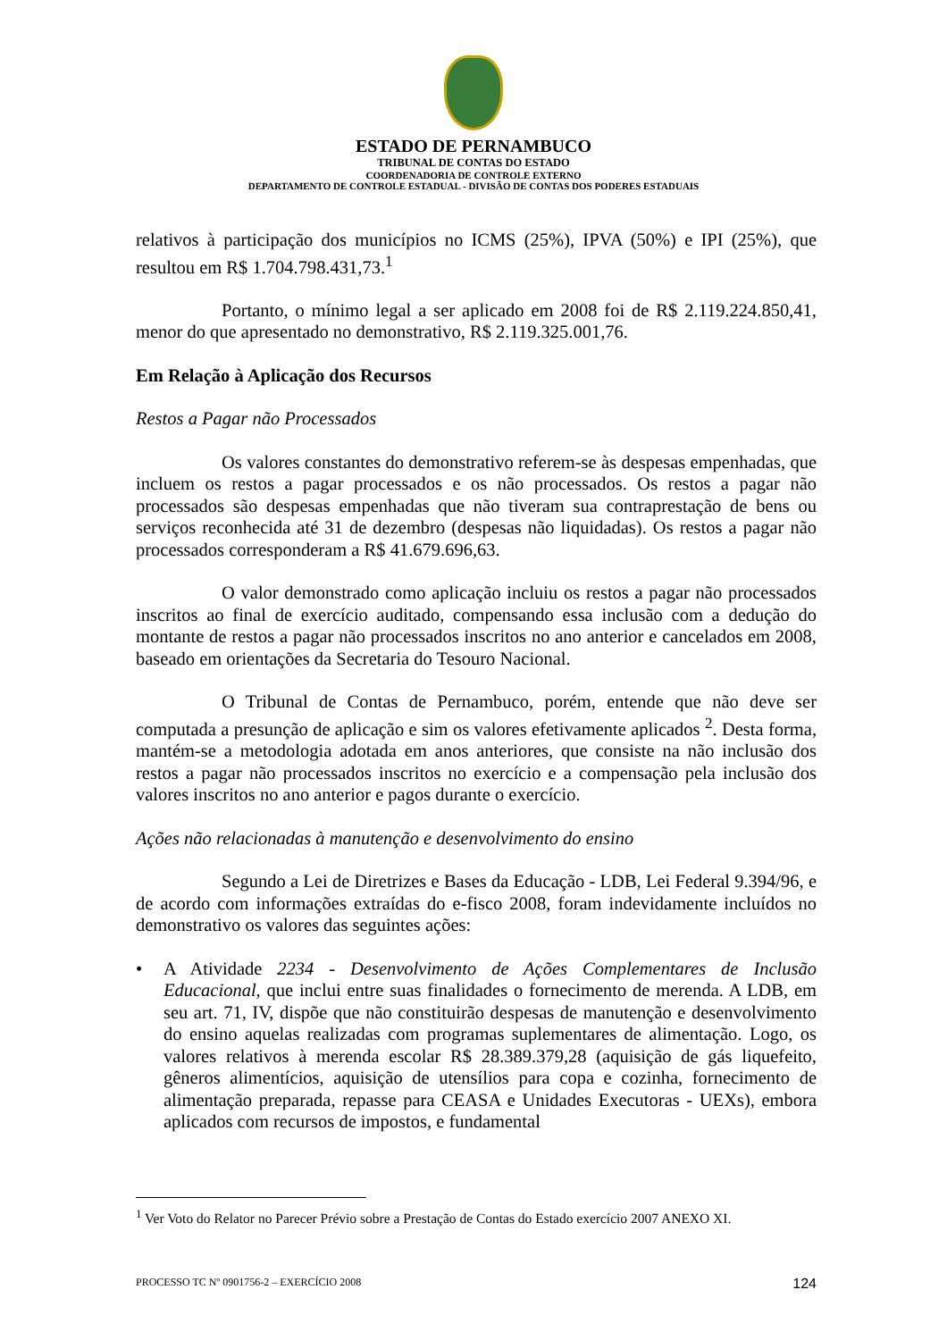ESTADO DE PERNAMBUCO
TRIBUNAL DE CONTAS DO ESTADO
COORDENADORIA DE CONTROLE EXTERNO
DEPARTAMENTO DE CONTROLE ESTADUAL - DIVISÃO DE CONTAS DOS PODERES ESTADUAIS
relativos à participação dos municípios no ICMS (25%), IPVA (50%) e IPI (25%), que resultou em R$ 1.704.798.431,73.<sup>1</sup>
Portanto, o mínimo legal a ser aplicado em 2008 foi de R$ 2.119.224.850,41, menor do que apresentado no demonstrativo, R$ 2.119.325.001,76.
Em Relação à Aplicação dos Recursos
Restos a Pagar não Processados
Os valores constantes do demonstrativo referem-se às despesas empenhadas, que incluem os restos a pagar processados e os não processados. Os restos a pagar não processados são despesas empenhadas que não tiveram sua contraprestação de bens ou serviços reconhecida até 31 de dezembro (despesas não liquidadas). Os restos a pagar não processados corresponderam a R$ 41.679.696,63.
O valor demonstrado como aplicação incluiu os restos a pagar não processados inscritos ao final de exercício auditado, compensando essa inclusão com a dedução do montante de restos a pagar não processados inscritos no ano anterior e cancelados em 2008, baseado em orientações da Secretaria do Tesouro Nacional.
O Tribunal de Contas de Pernambuco, porém, entende que não deve ser computada a presunção de aplicação e sim os valores efetivamente aplicados <sup>2</sup>. Desta forma, mantém-se a metodologia adotada em anos anteriores, que consiste na não inclusão dos restos a pagar não processados inscritos no exercício e a compensação pela inclusão dos valores inscritos no ano anterior e pagos durante o exercício.
Ações não relacionadas à manutenção e desenvolvimento do ensino
Segundo a Lei de Diretrizes e Bases da Educação - LDB, Lei Federal 9.394/96, e de acordo com informações extraídas do e-fisco 2008, foram indevidamente incluídos no demonstrativo os valores das seguintes ações:
• A Atividade 2234 - Desenvolvimento de Ações Complementares de Inclusão Educacional, que inclui entre suas finalidades o fornecimento de merenda. A LDB, em seu art. 71, IV, dispõe que não constituirão despesas de manutenção e desenvolvimento do ensino aquelas realizadas com programas suplementares de alimentação. Logo, os valores relativos à merenda escolar R$ 28.389.379,28 (aquisição de gás liquefeito, gêneros alimentícios, aquisição de utensílios para copa e cozinha, fornecimento de alimentação preparada, repasse para CEASA e Unidades Executoras - UEXs), embora aplicados com recursos de impostos, e fundamental
<sup>1</sup> Ver Voto do Relator no Parecer Prévio sobre a Prestação de Contas do Estado exercício 2007 ANEXO XI.
PROCESSO TC Nº 0901756-2 – EXERCÍCIO 2008 124